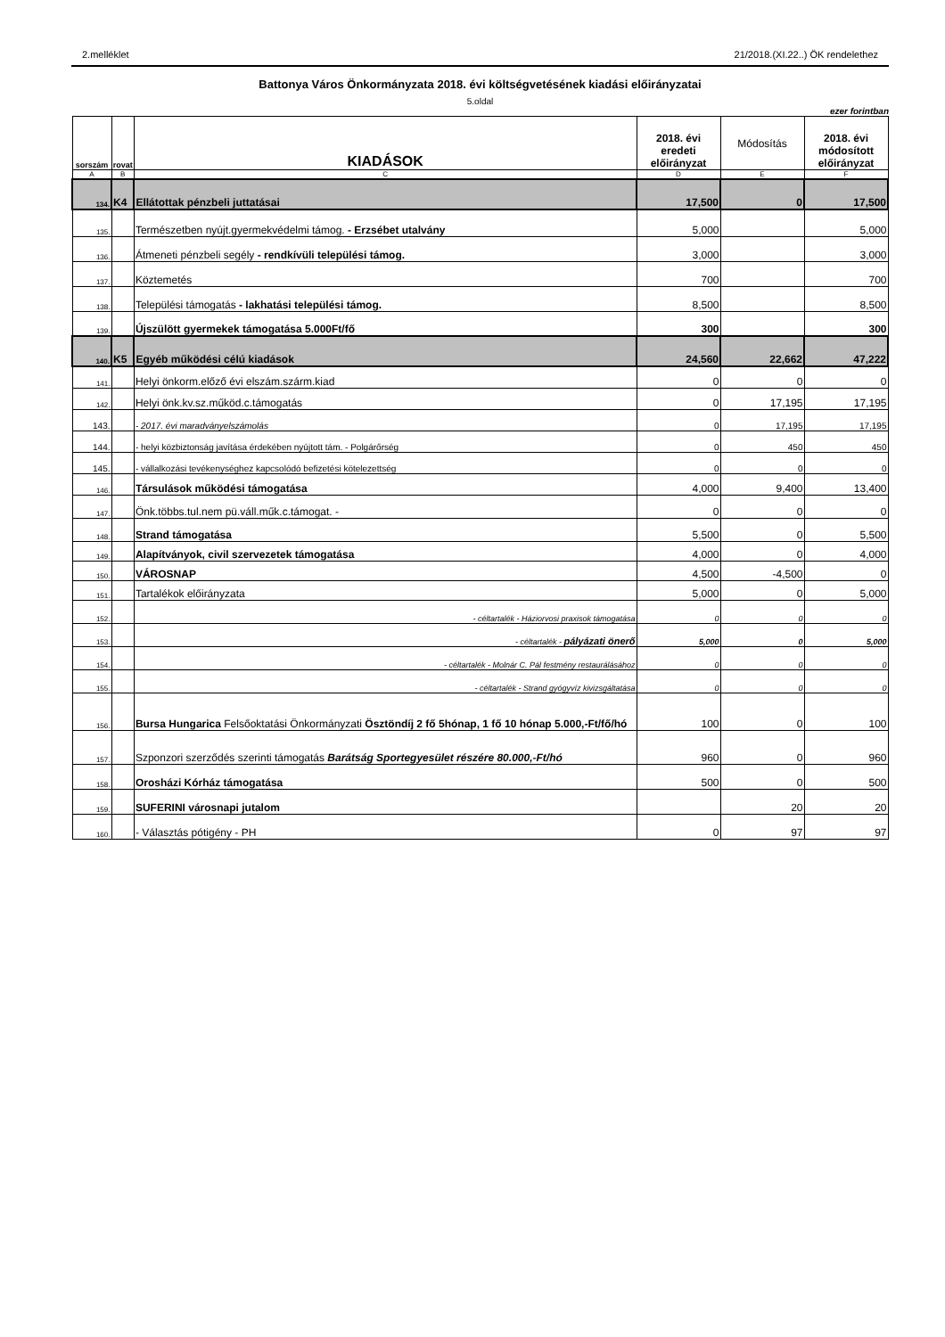2.melléklet 21/2018.(XI.22..) ÖK rendelethez
Battonya Város Önkormányzata 2018. évi költségvetésének kiadási előirányzatai
5.oldal
ezer forintban
| sorszám | rovat | KIADÁSOK | 2018. évi eredeti előirányzat | Módosítás | 2018. évi módosított előirányzat |
| --- | --- | --- | --- | --- | --- |
| A | B | C | D | E | F |
| 134. | K4 | Ellátottak pénzbeli juttatásai | 17,500 | 0 | 17,500 |
| 135. | | Természetben nyújt.gyermekvédelmi támog. - Erzsébet utalvány | 5,000 | | 5,000 |
| 136. | | Átmeneti pénzbeli segély - rendkívüli települési támog. | 3,000 | | 3,000 |
| 137. | | Köztemetés | 700 | | 700 |
| 138. | | Települési támogatás - lakhatási települési támog. | 8,500 | | 8,500 |
| 139. | | Újszülött gyermekek támogatása 5.000Ft/fő | 300 | | 300 |
| 140. | K5 | Egyéb működési célú kiadások | 24,560 | 22,662 | 47,222 |
| 141. | | Helyi önkorm.előző évi elszám.szárm.kiad | 0 | 0 | 0 |
| 142. | | Helyi önk.kv.sz.működ.c.támogatás | 0 | 17,195 | 17,195 |
| 143. | | - 2017. évi maradványelszámolás | 0 | 17,195 | 17,195 |
| 144. | | - helyi közbiztonság javítása érdekében nyújtott tám. - Polgárőrség | 0 | 450 | 450 |
| 145. | | - vállalkozási tevékenységhez kapcsolódó befizetési kötelezettség | 0 | 0 | 0 |
| 146. | | Társulások működési támogatása | 4,000 | 9,400 | 13,400 |
| 147. | | Önk.többs.tul.nem pü.váll.műk.c.támogat. - | 0 | 0 | 0 |
| 148. | | Strand támogatása | 5,500 | 0 | 5,500 |
| 149. | | Alapítványok, civil szervezetek támogatása | 4,000 | 0 | 4,000 |
| 150. | | VÁROSNAP | 4,500 | -4,500 | 0 |
| 151. | | Tartalékok előirányzata | 5,000 | 0 | 5,000 |
| 152. | | - céltartalék - Háziorvosi praxisok támogatása | 0 | 0 | 0 |
| 153. | | - céltartalék - pályázati önerő | 5,000 | 0 | 5,000 |
| 154. | | - céltartalék - Molnár C. Pál festmény restaurálásához | 0 | 0 | 0 |
| 155. | | - céltartalék - Strand gyógyvíz kivizsgáltatása | 0 | 0 | 0 |
| 156. | | Bursa Hungarica Felsőoktatási Önkormányzati Ösztöndíj 2 fő 5hónap, 1 fő 10 hónap 5.000,-Ft/fő/hó | 100 | 0 | 100 |
| 157. | | Szponzori szerződés szerinti támogatás Barátság Sportegyesület részére 80.000,-Ft/hó | 960 | 0 | 960 |
| 158. | | Orosházi Kórház támogatása | 500 | 0 | 500 |
| 159. | | SUFERINI városnapi jutalom | | 20 | 20 |
| 160. | | - Választás pótigény - PH | 0 | 97 | 97 |